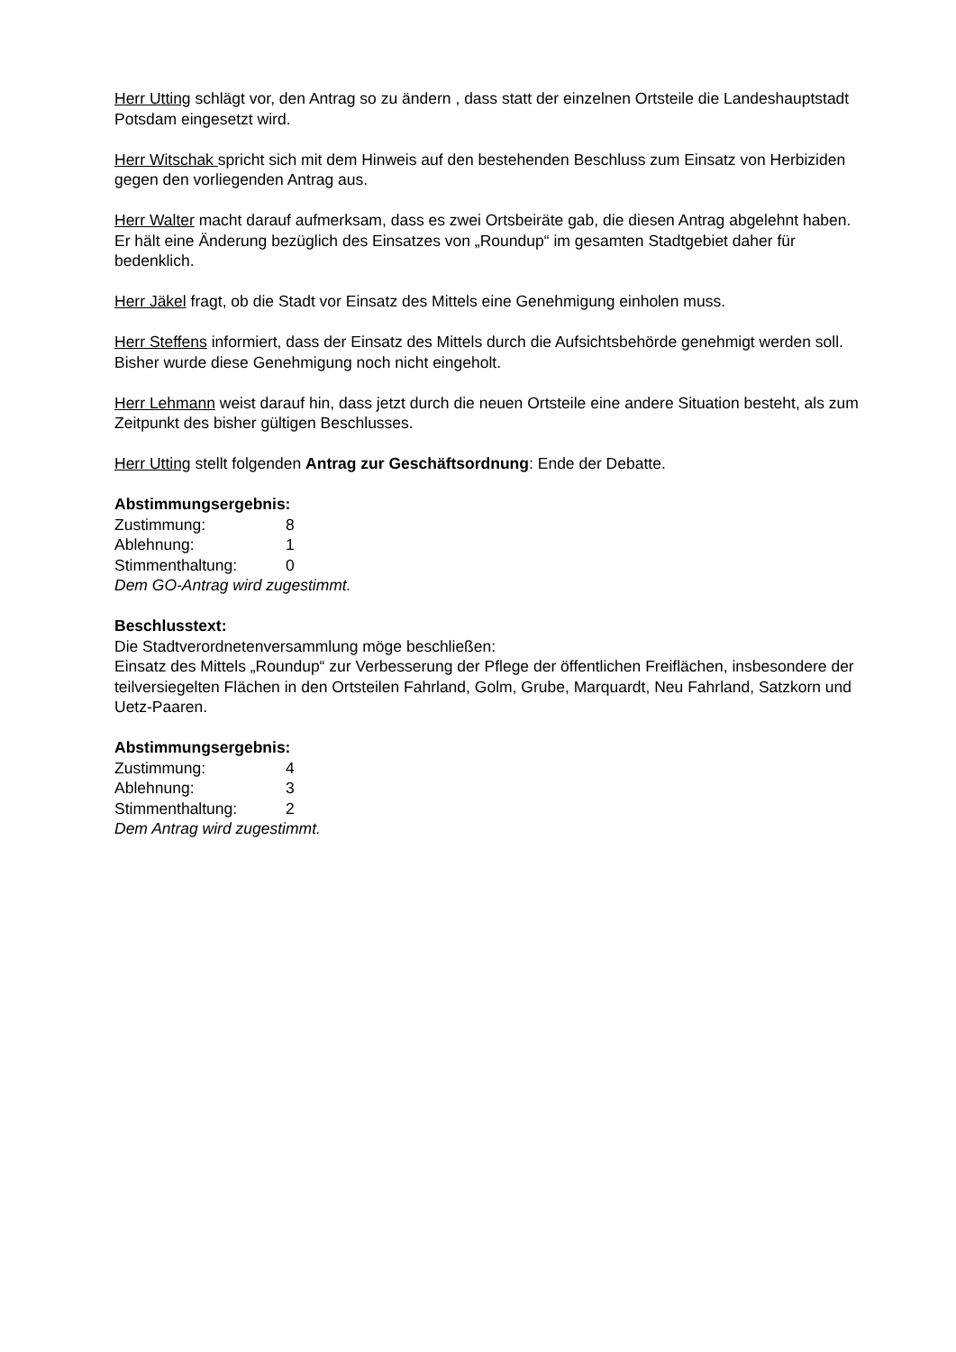Herr Utting schlägt vor, den Antrag so zu ändern , dass statt der einzelnen Ortsteile die Landes­hauptstadt Potsdam eingesetzt wird.
Herr Witschak spricht sich mit dem Hinweis auf den bestehenden Beschluss zum Einsatz von Herbiziden gegen den vorliegenden Antrag aus.
Herr Walter macht darauf aufmerksam, dass es zwei Ortsbeiräte gab, die diesen Antrag abge­lehnt haben. Er hält eine Änderung bezüglich des Einsatzes von „Roundup“ im gesamten Stadt­gebiet daher für bedenklich.
Herr Jäkel fragt, ob die Stadt vor Einsatz des Mittels eine Genehmigung einholen muss.
Herr Steffens informiert, dass der Einsatz des Mittels durch die Aufsichtsbehörde genehmigt werden soll. Bisher wurde diese Genehmigung noch nicht eingeholt.
Herr Lehmann weist darauf hin, dass jetzt durch die neuen Ortsteile eine andere Situation be­steht, als zum Zeitpunkt des bisher gültigen Beschlusses.
Herr Utting stellt folgenden Antrag zur Geschäftsordnung: Ende der Debatte.
Abstimmungsergebnis:
Zustimmung: 8
Ablehnung: 1
Stimmenthaltung: 0
Dem GO-Antrag wird zugestimmt.
Beschlusstext:
Die Stadtverordnetenversammlung möge beschließen:
Einsatz des Mittels „Roundup“ zur Verbesserung der Pflege der öffentlichen Freiflächen, insbe­sondere der teilversiegelten Flächen in den Ortsteilen Fahrland, Golm, Grube, Marquardt, Neu Fahrland, Satzkorn und Uetz-Paaren.
Abstimmungsergebnis:
Zustimmung: 4
Ablehnung: 3
Stimmenthaltung: 2
Dem Antrag wird zugestimmt.